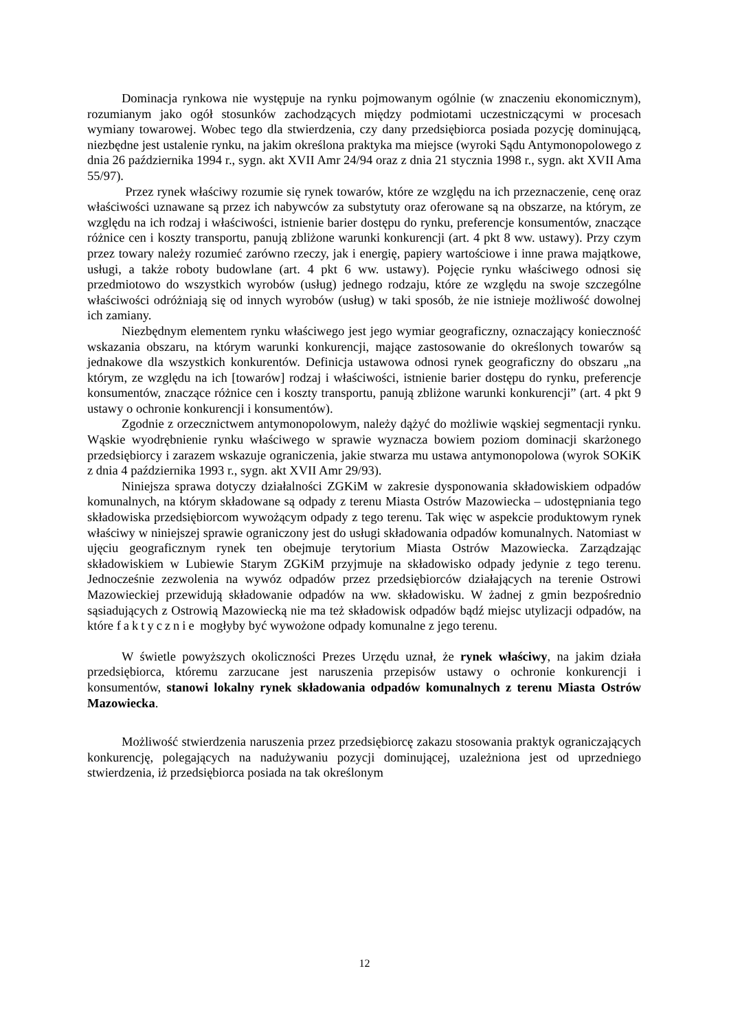Dominacja rynkowa nie występuje na rynku pojmowanym ogólnie (w znaczeniu ekonomicznym), rozumianym jako ogół stosunków zachodzących między podmiotami uczestniczącymi w procesach wymiany towarowej. Wobec tego dla stwierdzenia, czy dany przedsiębiorca posiada pozycję dominującą, niezbędne jest ustalenie rynku, na jakim określona praktyka ma miejsce (wyroki Sądu Antymonopolowego z dnia 26 października 1994 r., sygn. akt XVII Amr 24/94 oraz z dnia 21 stycznia 1998 r., sygn. akt XVII Ama 55/97).
Przez rynek właściwy rozumie się rynek towarów, które ze względu na ich przeznaczenie, cenę oraz właściwości uznawane są przez ich nabywców za substytuty oraz oferowane są na obszarze, na którym, ze względu na ich rodzaj i właściwości, istnienie barier dostępu do rynku, preferencje konsumentów, znaczące różnice cen i koszty transportu, panują zbliżone warunki konkurencji (art. 4 pkt 8 ww. ustawy). Przy czym przez towary należy rozumieć zarówno rzeczy, jak i energię, papiery wartościowe i inne prawa majątkowe, usługi, a także roboty budowlane (art. 4 pkt 6 ww. ustawy). Pojęcie rynku właściwego odnosi się przedmiotowo do wszystkich wyrobów (usług) jednego rodzaju, które ze względu na swoje szczególne właściwości odróżniają się od innych wyrobów (usług) w taki sposób, że nie istnieje możliwość dowolnej ich zamiany.
Niezbędnym elementem rynku właściwego jest jego wymiar geograficzny, oznaczający konieczność wskazania obszaru, na którym warunki konkurencji, mające zastosowanie do określonych towarów są jednakowe dla wszystkich konkurentów. Definicja ustawowa odnosi rynek geograficzny do obszaru „na którym, ze względu na ich [towarów] rodzaj i właściwości, istnienie barier dostępu do rynku, preferencje konsumentów, znaczące różnice cen i koszty transportu, panują zbliżone warunki konkurencji” (art. 4 pkt 9 ustawy o ochronie konkurencji i konsumentów).
Zgodnie z orzecznictwem antymonopolowym, należy dążyć do możliwie wąskiej segmentacji rynku. Wąskie wyodrębnienie rynku właściwego w sprawie wyznacza bowiem poziom dominacji skarżonego przedsiębiorcy i zarazem wskazuje ograniczenia, jakie stwarza mu ustawa antymonopolowa (wyrok SOKiK z dnia 4 października 1993 r., sygn. akt XVII Amr 29/93).
Niniejsza sprawa dotyczy działalności ZGKiM w zakresie dysponowania składowiskiem odpadów komunalnych, na którym składowane są odpady z terenu Miasta Ostrów Mazowiecka – udostępniania tego składowiska przedsiębiorcom wywożącym odpady z tego terenu. Tak więc w aspekcie produktowym rynek właściwy w niniejszej sprawie ograniczony jest do usługi składowania odpadów komunalnych. Natomiast w ujęciu geograficznym rynek ten obejmuje terytorium Miasta Ostrów Mazowiecka. Zarządzając składowiskiem w Lubiewie Starym ZGKiM przyjmuje na składowisko odpady jedynie z tego terenu. Jednocześnie zezwolenia na wywóz odpadów przez przedsiębiorców działających na terenie Ostrowi Mazowieckiej przewidują składowanie odpadów na ww. składowisku. W żadnej z gmin bezpośrednio sąsiadujących z Ostrowią Mazowiecką nie ma też składowisk odpadów bądź miejsc utylizacji odpadów, na które faktycznie mogłyby być wywożone odpady komunalne z jego terenu.
W świetle powyższych okoliczności Prezes Urzędu uznał, że rynek właściwy, na jakim działa przedsiębiorca, któremu zarzucane jest naruszenia przepisów ustawy o ochronie konkurencji i konsumentów, stanowi lokalny rynek składowania odpadów komunalnych z terenu Miasta Ostrów Mazowiecka.
Możliwość stwierdzenia naruszenia przez przedsiębiorcę zakazu stosowania praktyk ograniczających konkurencję, polegających na nadużywaniu pozycji dominującej, uzależniona jest od uprzedniego stwierdzenia, iż przedsiębiorca posiada na tak określonym
12